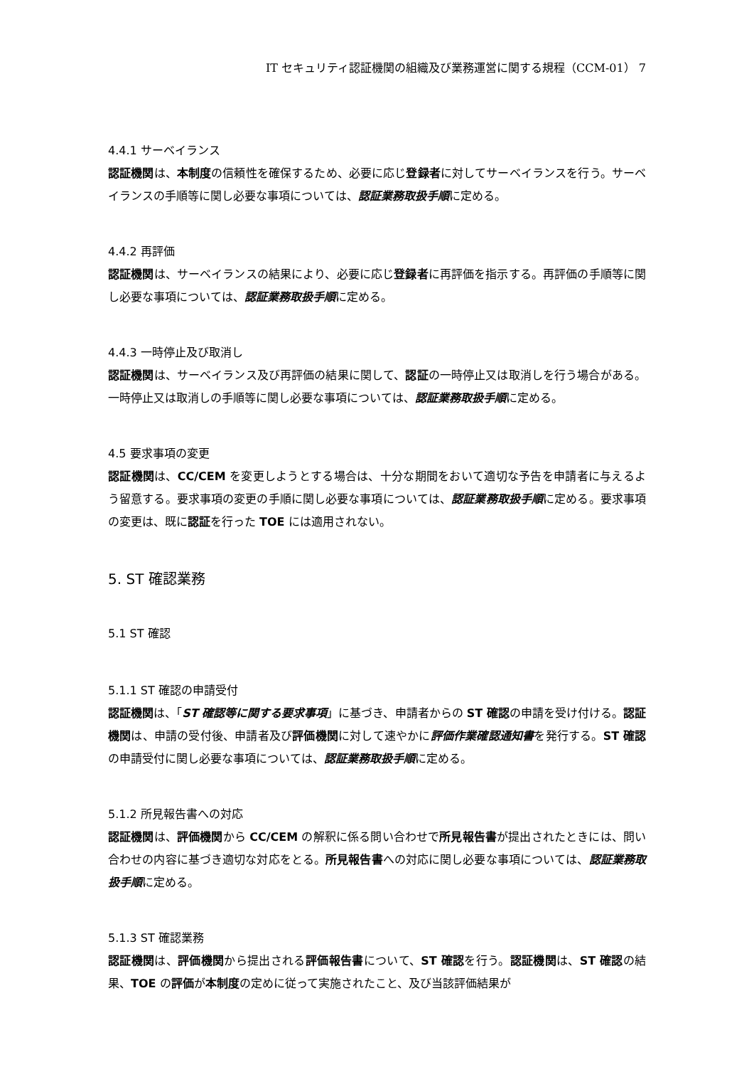IT セキュリティ認証機関の組織及び業務運営に関する規程（CCM-01） 7
4.4.1 サーベイランス
認証機関は、本制度の信頼性を確保するため、必要に応じ登録者に対してサーベイランスを行う。サーベイランスの手順等に関し必要な事項については、認証業務取扱手順に定める。
4.4.2 再評価
認証機関は、サーベイランスの結果により、必要に応じ登録者に再評価を指示する。再評価の手順等に関し必要な事項については、認証業務取扱手順に定める。
4.4.3 一時停止及び取消し
認証機関は、サーベイランス及び再評価の結果に関して、認証の一時停止又は取消しを行う場合がある。一時停止又は取消しの手順等に関し必要な事項については、認証業務取扱手順に定める。
4.5 要求事項の変更
認証機関は、CC/CEM を変更しようとする場合は、十分な期間をおいて適切な予告を申請者に与えるよう留意する。要求事項の変更の手順に関し必要な事項については、認証業務取扱手順に定める。要求事項の変更は、既に認証を行った TOE には適用されない。
5. ST 確認業務
5.1 ST 確認
5.1.1 ST 確認の申請受付
認証機関は、「ST 確認等に関する要求事項」に基づき、申請者からの ST 確認の申請を受け付ける。認証機関は、申請の受付後、申請者及び評価機関に対して速やかに評価作業確認通知書を発行する。ST 確認の申請受付に関し必要な事項については、認証業務取扱手順に定める。
5.1.2 所見報告書への対応
認証機関は、評価機関から CC/CEM の解釈に係る問い合わせで所見報告書が提出されたときには、問い合わせの内容に基づき適切な対応をとる。所見報告書への対応に関し必要な事項については、認証業務取扱手順に定める。
5.1.3 ST 確認業務
認証機関は、評価機関から提出される評価報告書について、ST 確認を行う。認証機関は、ST 確認の結果、TOE の評価が本制度の定めに従って実施されたこと、及び当該評価結果が